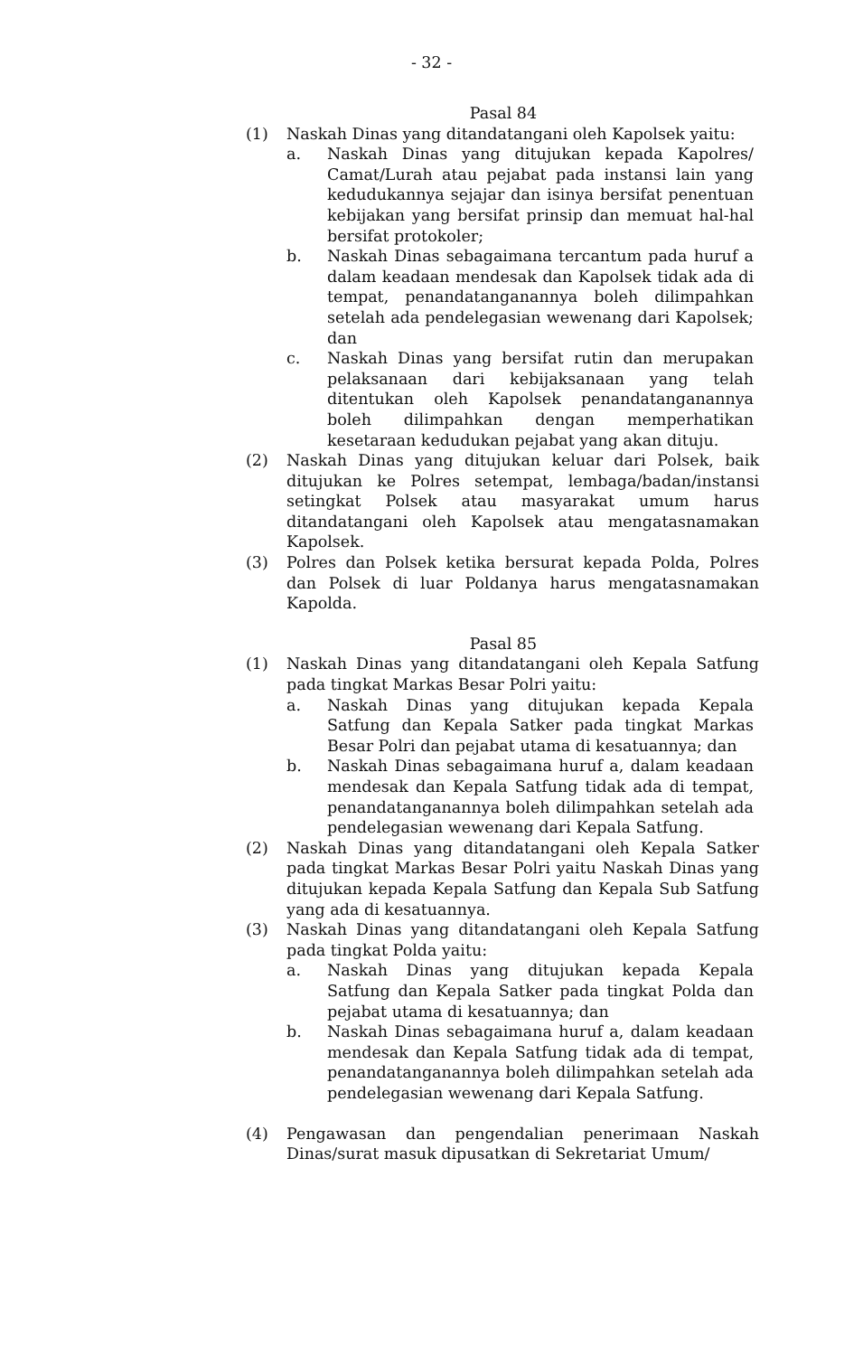- 32 -
Pasal 84
(1) Naskah Dinas yang ditandatangani oleh Kapolsek yaitu:
a. Naskah Dinas yang ditujukan kepada Kapolres/ Camat/Lurah atau pejabat pada instansi lain yang kedudukannya sejajar dan isinya bersifat penentuan kebijakan yang bersifat prinsip dan memuat hal-hal bersifat protokoler;
b. Naskah Dinas sebagaimana tercantum pada huruf a dalam keadaan mendesak dan Kapolsek tidak ada di tempat, penandatanganannya boleh dilimpahkan setelah ada pendelegasian wewenang dari Kapolsek; dan
c. Naskah Dinas yang bersifat rutin dan merupakan pelaksanaan dari kebijaksanaan yang telah ditentukan oleh Kapolsek penandatanganannya boleh dilimpahkan dengan memperhatikan kesetaraan kedudukan pejabat yang akan dituju.
(2) Naskah Dinas yang ditujukan keluar dari Polsek, baik ditujukan ke Polres setempat, lembaga/badan/instansi setingkat Polsek atau masyarakat umum harus ditandatangani oleh Kapolsek atau mengatasnamakan Kapolsek.
(3) Polres dan Polsek ketika bersurat kepada Polda, Polres dan Polsek di luar Poldanya harus mengatasnamakan Kapolda.
Pasal 85
(1) Naskah Dinas yang ditandatangani oleh Kepala Satfung pada tingkat Markas Besar Polri yaitu:
a. Naskah Dinas yang ditujukan kepada Kepala Satfung dan Kepala Satker pada tingkat Markas Besar Polri dan pejabat utama di kesatuannya; dan
b. Naskah Dinas sebagaimana huruf a, dalam keadaan mendesak dan Kepala Satfung tidak ada di tempat, penandatanganannya boleh dilimpahkan setelah ada pendelegasian wewenang dari Kepala Satfung.
(2) Naskah Dinas yang ditandatangani oleh Kepala Satker pada tingkat Markas Besar Polri yaitu Naskah Dinas yang ditujukan kepada Kepala Satfung dan Kepala Sub Satfung yang ada di kesatuannya.
(3) Naskah Dinas yang ditandatangani oleh Kepala Satfung pada tingkat Polda yaitu:
a. Naskah Dinas yang ditujukan kepada Kepala Satfung dan Kepala Satker pada tingkat Polda dan pejabat utama di kesatuannya; dan
b. Naskah Dinas sebagaimana huruf a, dalam keadaan mendesak dan Kepala Satfung tidak ada di tempat, penandatanganannya boleh dilimpahkan setelah ada pendelegasian wewenang dari Kepala Satfung.
(4) Pengawasan dan pengendalian penerimaan Naskah Dinas/surat masuk dipusatkan di Sekretariat Umum/